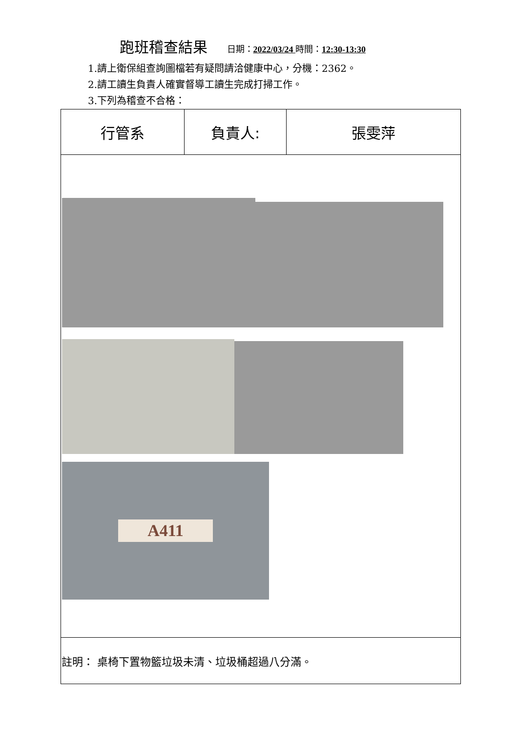跑班稽查結果 日期：2022/03/24 時間：12:30-13:30
1.請上衛保組查詢圖檔若有疑問請洽健康中心，分機：2362。
2.請工讀生負責人確實督導工讀生完成打掃工作。
3.下列為稽查不合格：
| 行管系 | 負責人: | 張雯萍 |
| A411 | | |
| 註明： 桌椅下置物籃垃圾未清、垃圾桶超過八分滿。 | | |